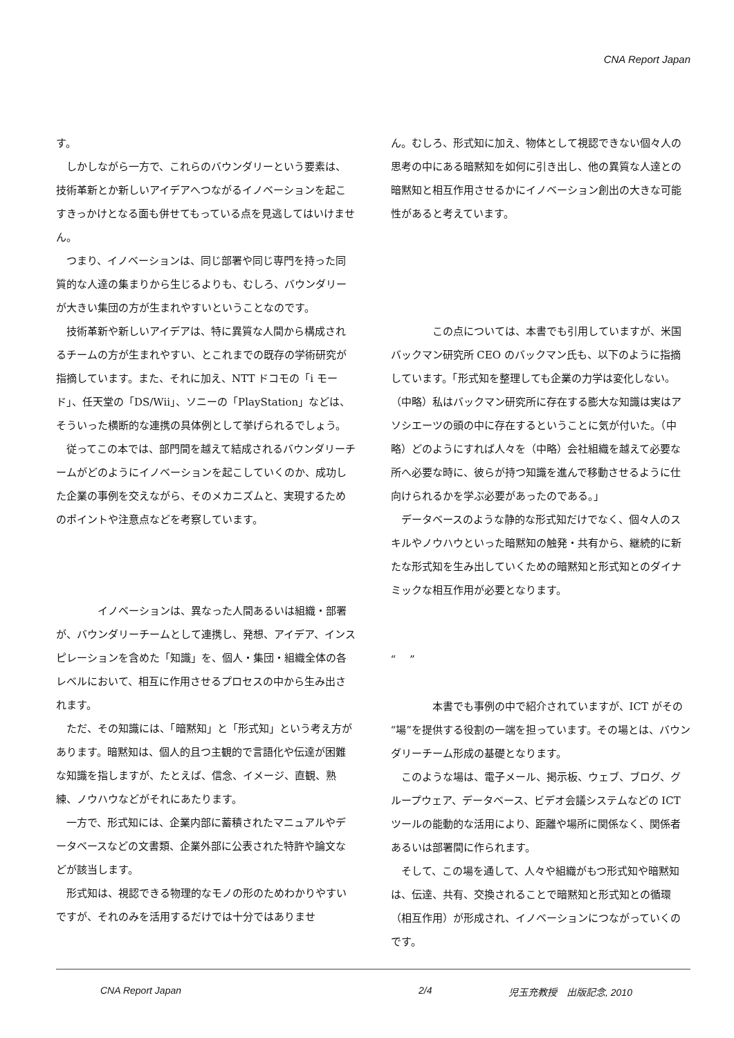CNA Report Japan
す。
　しかしながら一方で、これらのバウンダリーという要素は、技術革新とか新しいアイデアへつながるイノベーションを起こすきっかけとなる面も併せてもっている点を見逃してはいけません。
　つまり、イノベーションは、同じ部署や同じ専門を持った同質的な人達の集まりから生じるよりも、むしろ、バウンダリーが大きい集団の方が生まれやすいということなのです。
　技術革新や新しいアイデアは、特に異質な人間から構成されるチームの方が生まれやすい、とこれまでの既存の学術研究が指摘しています。また、それに加え、NTT ドコモの「i モード」、任天堂の「DS/Wii」、ソニーの「PlayStation」などは、そういった横断的な連携の具体例として挙げられるでしょう。
　従ってこの本では、部門間を越えて結成されるバウンダリーチームがどのようにイノベーションを起こしていくのか、成功した企業の事例を交えながら、そのメカニズムと、実現するためのポイントや注意点などを考察しています。
　　　　イノベーションは、異なった人間あるいは組織・部署が、バウンダリーチームとして連携し、発想、アイデア、インスピレーションを含めた「知識」を、個人・集団・組織全体の各レベルにおいて、相互に作用させるプロセスの中から生み出されます。
　ただ、その知識には、「暗黙知」と「形式知」という考え方があります。暗黙知は、個人的且つ主観的で言語化や伝達が困難な知識を指しますが、たとえば、信念、イメージ、直観、熟練、ノウハウなどがそれにあたります。
　一方で、形式知には、企業内部に蓄積されたマニュアルやデータベースなどの文書類、企業外部に公表された特許や論文などが該当します。
　形式知は、視認できる物理的なモノの形のためわかりやすいですが、それのみを活用するだけでは十分ではありませ
ん。むしろ、形式知に加え、物体として視認できない個々人の思考の中にある暗黙知を如何に引き出し、他の異質な人達との暗黙知と相互作用させるかにイノベーション創出の大きな可能性があると考えています。
　　　　この点については、本書でも引用していますが、米国バックマン研究所 CEO のバックマン氏も、以下のように指摘しています。「形式知を整理しても企業の力学は変化しない。（中略）私はバックマン研究所に存在する膨大な知識は実はアソシエーツの頭の中に存在するということに気が付いた。（中略）どのようにすれば人々を（中略）会社組織を越えて必要な所へ必要な時に、彼らが持つ知識を進んで移動させるように仕向けられるかを学ぶ必要があったのである。」
　データベースのような静的な形式知だけでなく、個々人のスキルやノウハウといった暗黙知の触発・共有から、継続的に新たな形式知を生み出していくための暗黙知と形式知とのダイナミックな相互作用が必要となります。
“　 ”
　　　　本書でも事例の中で紹介されていますが、ICT がその“場”を提供する役割の一端を担っています。その場とは、バウンダリーチーム形成の基礎となります。
　このような場は、電子メール、掲示板、ウェブ、ブログ、グループウェア、データベース、ビデオ会議システムなどの ICT ツールの能動的な活用により、距離や場所に関係なく、関係者あるいは部署間に作られます。
　そして、この場を通して、人々や組織がもつ形式知や暗黙知は、伝達、共有、交換されることで暗黙知と形式知との循環（相互作用）が形成され、イノベーションにつながっていくのです。
CNA Report Japan 2/4 児玉充教授　出版記念, 2010